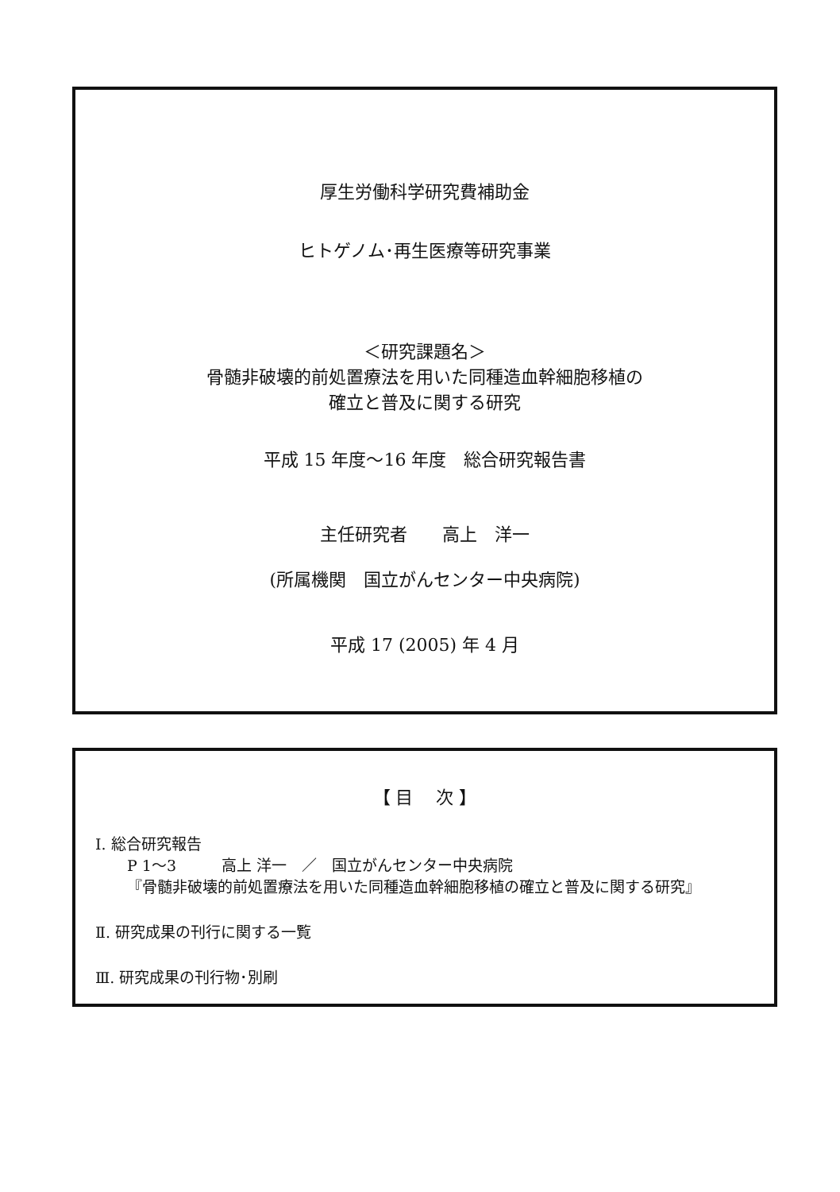厚生労働科学研究費補助金
ヒトゲノム･再生医療等研究事業
＜研究課題名＞
骨髄非破壊的前処置療法を用いた同種造血幹細胞移植の
確立と普及に関する研究
平成 15 年度～16 年度　総合研究報告書
主任研究者　　高上　洋一
(所属機関　国立がんセンター中央病院)
平成 17 (2005) 年 4 月
【 目　 次 】
Ⅰ. 総合研究報告
P 1～3　　　高上 洋一　／　国立がんセンター中央病院
『骨髄非破壊的前処置療法を用いた同種造血幹細胞移植の確立と普及に関する研究』
Ⅱ. 研究成果の刊行に関する一覧
Ⅲ. 研究成果の刊行物･別刷